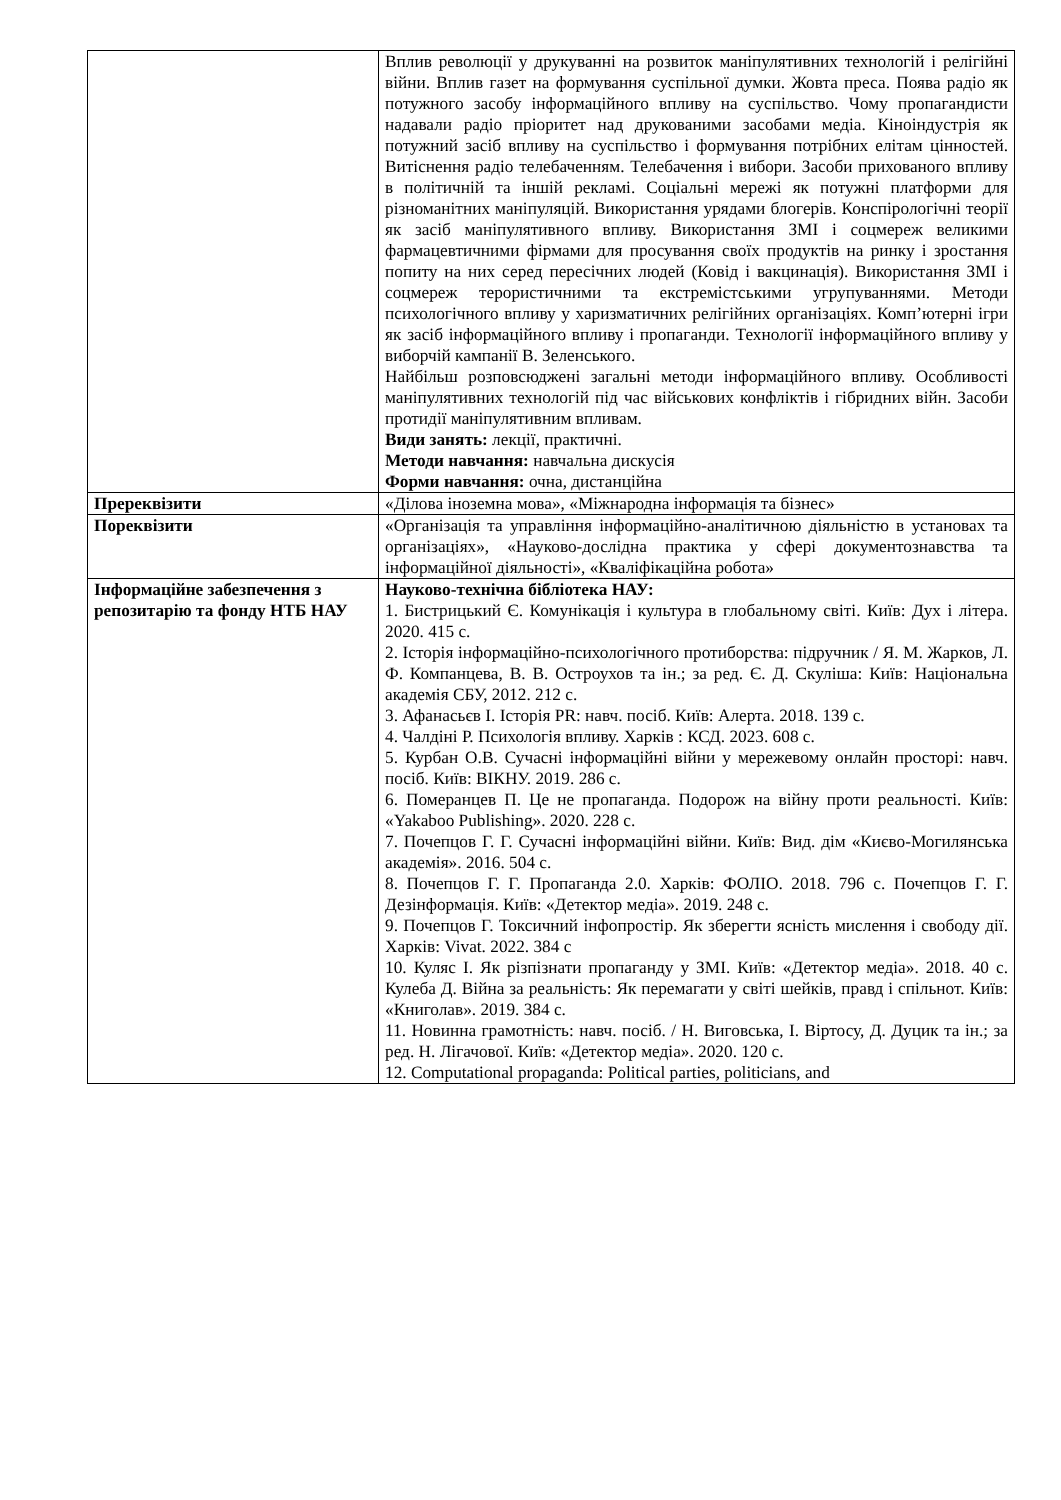| | Вплив революції у друкуванні на розвиток маніпулятивних технологій і релігійні війни. Вплив газет на формування суспільної думки. Жовта преса. Поява радіо як потужного засобу інформаційного впливу на суспільство. Чому пропагандисти надавали радіо пріоритет над друкованими засобами медіа. Кіноіндустрія як потужний засіб впливу на суспільство і формування потрібних елітам цінностей. Витіснення радіо телебаченням. Телебачення і вибори. Засоби прихованого впливу в політичній та іншій рекламі. Соціальні мережі як потужні платформи для різноманітних маніпуляцій. Використання урядами блогерів. Конспірологічні теорії як засіб маніпулятивного впливу. Використання ЗМІ і соцмереж великими фармацевтичними фірмами для просування своїх продуктів на ринку і зростання попиту на них серед пересічних людей (Ковід і вакцинація). Використання ЗМІ і соцмереж терористичними та екстремістськими угрупуваннями. Методи психологічного впливу у харизматичних релігійних організаціях. Комп’ютерні ігри як засіб інформаційного впливу і пропаганди. Технології інформаційного впливу у виборчій кампанії В. Зеленського. Найбільш розповсюджені загальні методи інформаційного впливу. Особливості маніпулятивних технологій під час військових конфліктів і гібридних війн. Засоби протидії маніпулятивним впливам. Види занять: лекції, практичні. Методи навчання: навчальна дискусія Форми навчання: очна, дистанційна |
| Пререквізити | «Ділова іноземна мова», «Міжнародна інформація та бізнес» |
| Пореквізити | «Організація та управління інформаційно-аналітичною діяльністю в установах та організаціях», «Науково-дослідна практика у сфері документознавства та інформаційної діяльності», «Кваліфікаційна робота» |
| Інформаційне забезпечення з репозитарію та фонду НТБ НАУ | Науково-технічна бібліотека НАУ: 1. Бистрицький Є. Комунікація і культура в глобальному світі. Київ: Дух і літера. 2020. 415 с. 2. Історія інформаційно-психологічного протиборства: підручник / Я. М. Жарков, Л. Ф. Компанцева, В. В. Остроухов та ін.; за ред. Є. Д. Скуліша: Київ: Національна академія СБУ, 2012. 212 с. 3. Афанасьєв І. Історія PR: навч. посіб. Київ: Алерта. 2018. 139 с. 4. Чалдіні Р. Психологія впливу. Харків : КСД. 2023. 608 с. 5. Курбан О.В. Сучасні інформаційні війни у мережевому онлайн просторі: навч. посіб. Київ: ВІКНУ. 2019. 286 с. 6. Померанцев П. Це не пропаганда. Подорож на війну проти реальності. Київ: «Yakaboo Publishing». 2020. 228 с. 7. Почепцов Г. Г. Сучасні інформаційні війни. Київ: Вид. дім «Києво-Могилянська академія». 2016. 504 с. 8. Почепцов Г. Г. Пропаганда 2.0. Харків: ФОЛІО. 2018. 796 с. Почепцов Г. Г. Дезінформація. Київ: «Детектор медіа». 2019. 248 с. 9. Почепцов Г. Токсичний інфопростір. Як зберегти ясність мислення і свободу дії. Харків: Vivat. 2022. 384 с 10. Куляс І. Як різпізнати пропаганду у ЗМІ. Київ: «Детектор медіа». 2018. 40 с. Кулеба Д. Війна за реальність: Як перемагати у світі шейків, правд і спільнот. Київ: «Книголав». 2019. 384 с. 11. Новинна грамотність: навч. посіб. / Н. Виговська, І. Віртосу, Д. Дуцик та ін.; за ред. Н. Лігачової. Київ: «Детектор медіа». 2020. 120 с. 12. Computational propaganda: Political parties, politicians, and |